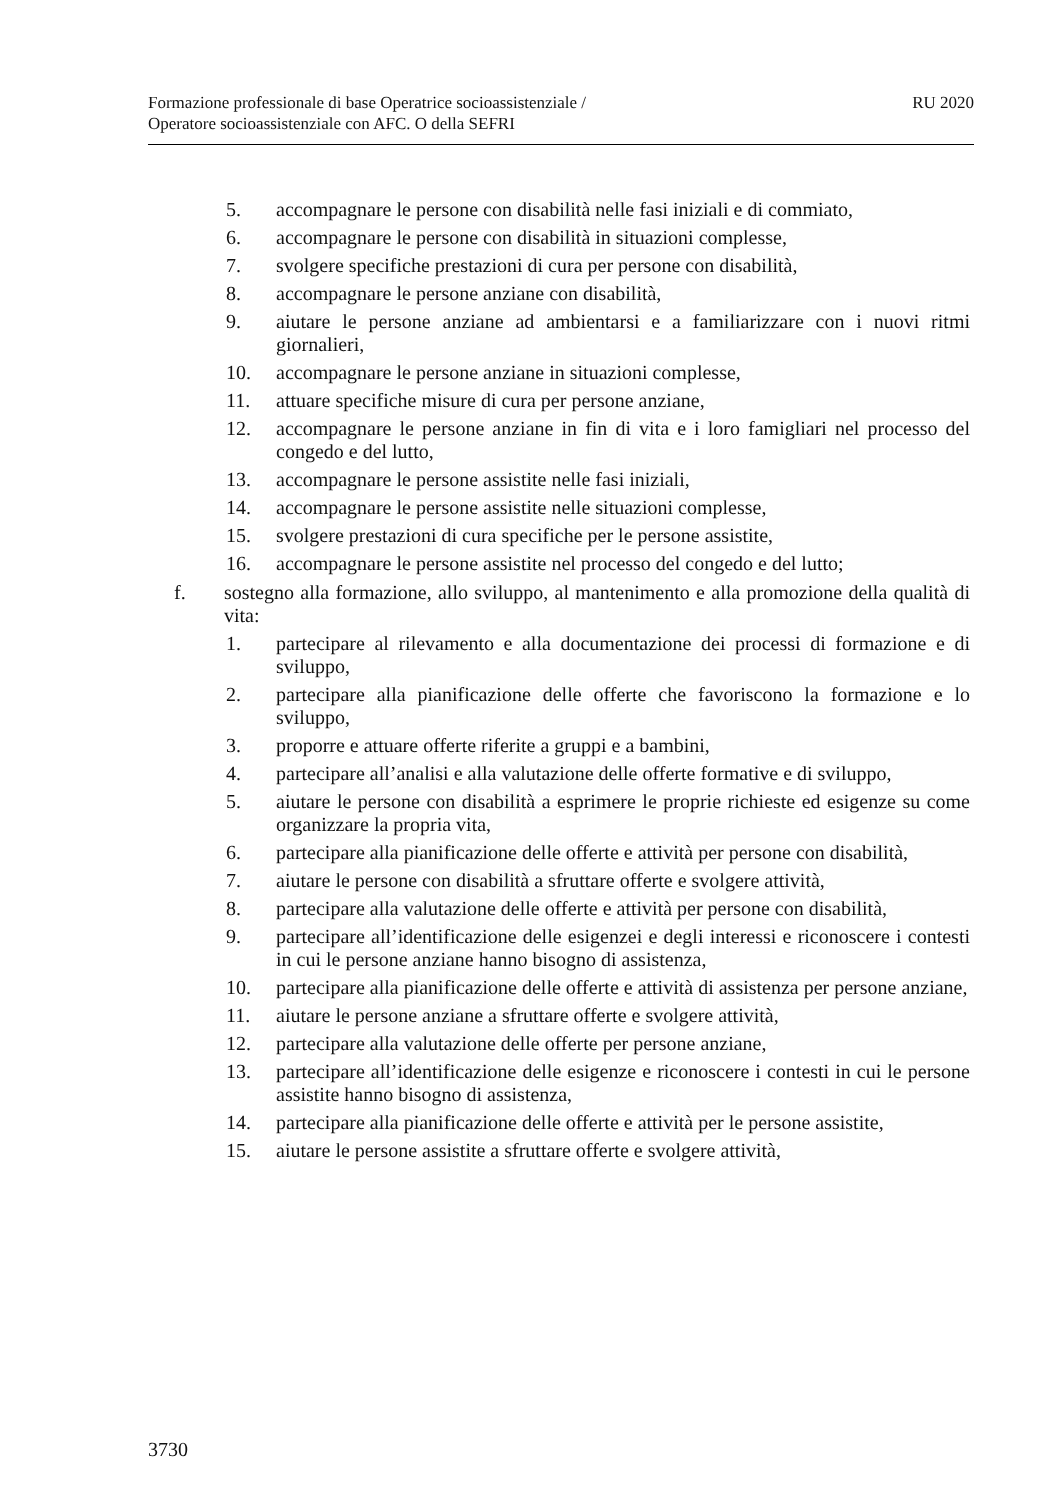Formazione professionale di base Operatrice socioassistenziale /
Operatore socioassistenziale con AFC. O della SEFRI
RU 2020
5. accompagnare le persone con disabilità nelle fasi iniziali e di commiato,
6. accompagnare le persone con disabilità in situazioni complesse,
7. svolgere specifiche prestazioni di cura per persone con disabilità,
8. accompagnare le persone anziane con disabilità,
9. aiutare le persone anziane ad ambientarsi e a familiarizzare con i nuovi ritmi giornalieri,
10. accompagnare le persone anziane in situazioni complesse,
11. attuare specifiche misure di cura per persone anziane,
12. accompagnare le persone anziane in fin di vita e i loro famigliari nel processo del congedo e del lutto,
13. accompagnare le persone assistite nelle fasi iniziali,
14. accompagnare le persone assistite nelle situazioni complesse,
15. svolgere prestazioni di cura specifiche per le persone assistite,
16. accompagnare le persone assistite nel processo del congedo e del lutto;
f. sostegno alla formazione, allo sviluppo, al mantenimento e alla promozione della qualità di vita:
1. partecipare al rilevamento e alla documentazione dei processi di formazione e di sviluppo,
2. partecipare alla pianificazione delle offerte che favoriscono la formazione e lo sviluppo,
3. proporre e attuare offerte riferite a gruppi e a bambini,
4. partecipare all’analisi e alla valutazione delle offerte formative e di sviluppo,
5. aiutare le persone con disabilità a esprimere le proprie richieste ed esigenze su come organizzare la propria vita,
6. partecipare alla pianificazione delle offerte e attività per persone con disabilità,
7. aiutare le persone con disabilità a sfruttare offerte e svolgere attività,
8. partecipare alla valutazione delle offerte e attività per persone con disabilità,
9. partecipare all’identificazione delle esigenzei e degli interessi e riconoscere i contesti in cui le persone anziane hanno bisogno di assistenza,
10. partecipare alla pianificazione delle offerte e attività di assistenza per persone anziane,
11. aiutare le persone anziane a sfruttare offerte e svolgere attività,
12. partecipare alla valutazione delle offerte per persone anziane,
13. partecipare all’identificazione delle esigenze e riconoscere i contesti in cui le persone assistite hanno bisogno di assistenza,
14. partecipare alla pianificazione delle offerte e attività per le persone assistite,
15. aiutare le persone assistite a sfruttare offerte e svolgere attività,
3730